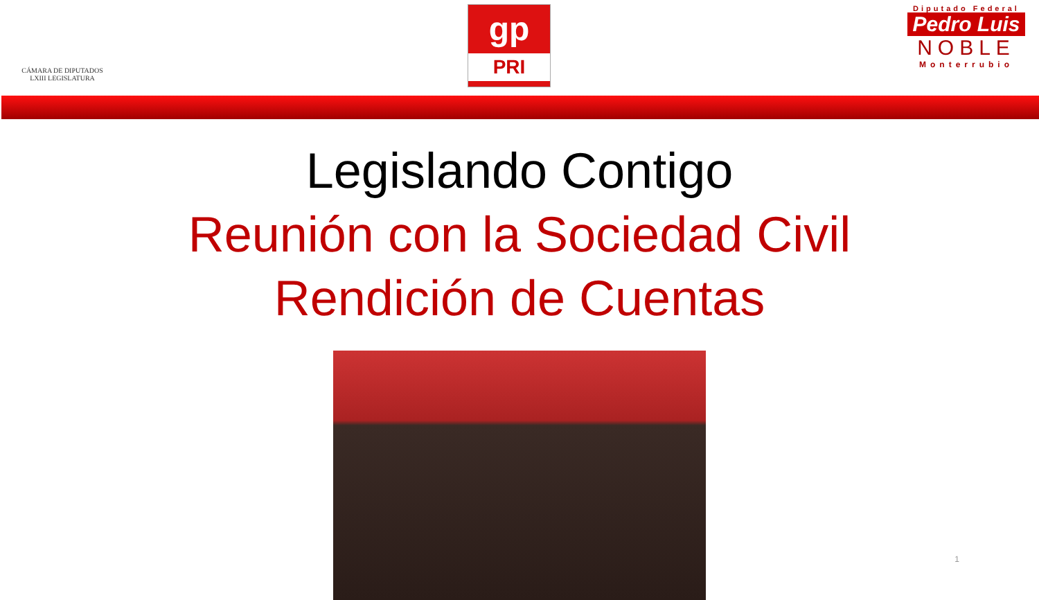CÁMARA DE DIPUTADOS
LXIII LEGISLATURA
gp
PRI
Diputado Federal
Pedro Luis
NOBLE
Monterrubio
Legislando Contigo
Reunión con la Sociedad Civil
Rendición de Cuentas
1